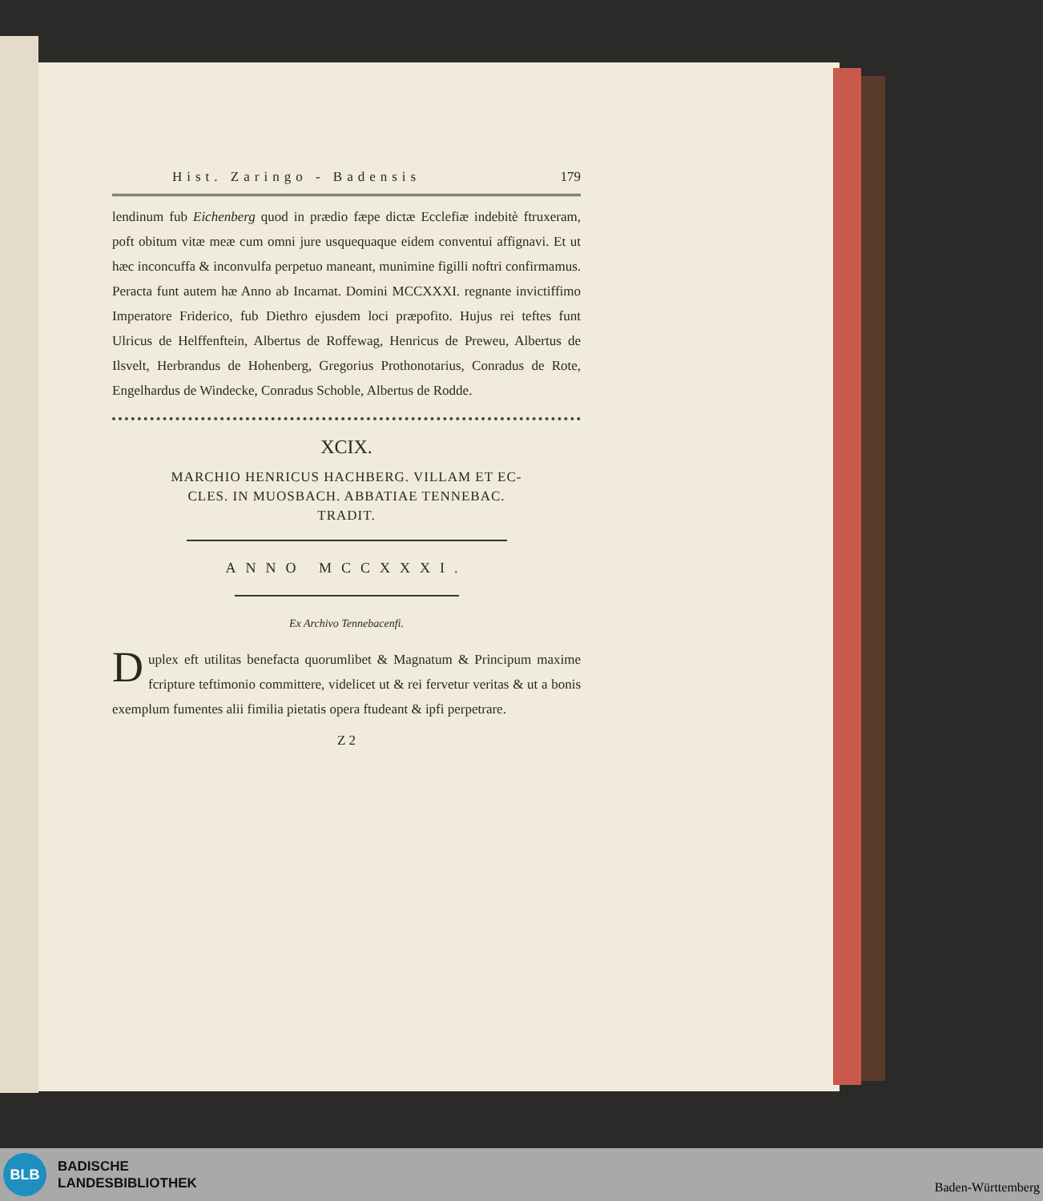Hist. Zaringo - Badensis 179
lendinum fub Eichenberg quod in prædio fæpe dictæ Ecclefiæ indebitè ftruxeram, poft obitum vitæ meæ cum omni jure usquequaque eidem conventui affignavi. Et ut hæc inconcuffa & inconvulfa perpetuo maneant, munimine figilli noftri confirmamus. Peracta funt autem hæ Anno ab Incarnat. Domini MCCXXXI. regnante invictiffimo Imperatore Friderico, fub Diethro ejusdem loci præpofito. Hujus rei teftes funt Ulricus de Helffenftein, Albertus de Roffewag, Henricus de Preweu, Albertus de Ilsvelt, Herbrandus de Hohenberg, Gregorius Prothonotarius, Conradus de Rote, Engelhardus de Windecke, Conradus Schoble, Albertus de Rodde.
XCIX.
MARCHIO HENRICUS HACHBERG. VILLAM ET EC-
CLES. IN MUOSBACH. ABBATIAE TENNEBAC.
TRADIT.
ANNO MCCXXXI.
Ex Archivo Tennebacenfi.
Duplex eft utilitas benefacta quorumlibet & Magnatum & Principum maxime fcripture teftimonio committere, videlicet ut & rei fervetur veritas & ut a bonis exemplum fumentes alii fimilia pietatis opera ftudeant & ipfi perpetrare.
Z 2
BLB
BADISCHE
LANDESBIBLIOTHEK
Baden-Württemberg